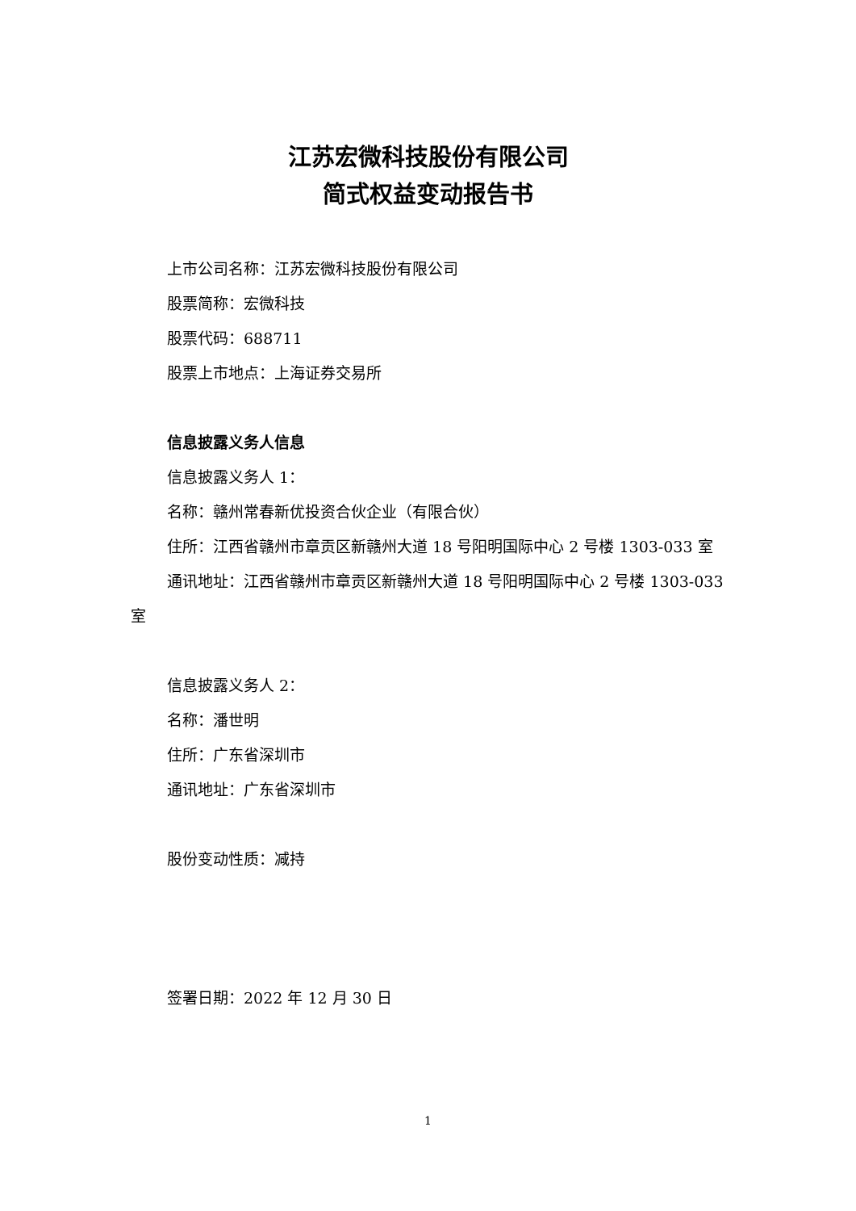江苏宏微科技股份有限公司
简式权益变动报告书
上市公司名称：江苏宏微科技股份有限公司
股票简称：宏微科技
股票代码：688711
股票上市地点：上海证券交易所
信息披露义务人信息
信息披露义务人 1：
名称：赣州常春新优投资合伙企业（有限合伙）
住所：江西省赣州市章贡区新赣州大道 18 号阳明国际中心 2 号楼 1303-033 室
通讯地址：江西省赣州市章贡区新赣州大道 18 号阳明国际中心 2 号楼 1303-033 室
信息披露义务人 2：
名称：潘世明
住所：广东省深圳市
通讯地址：广东省深圳市
股份变动性质：减持
签署日期：2022 年 12 月 30 日
1